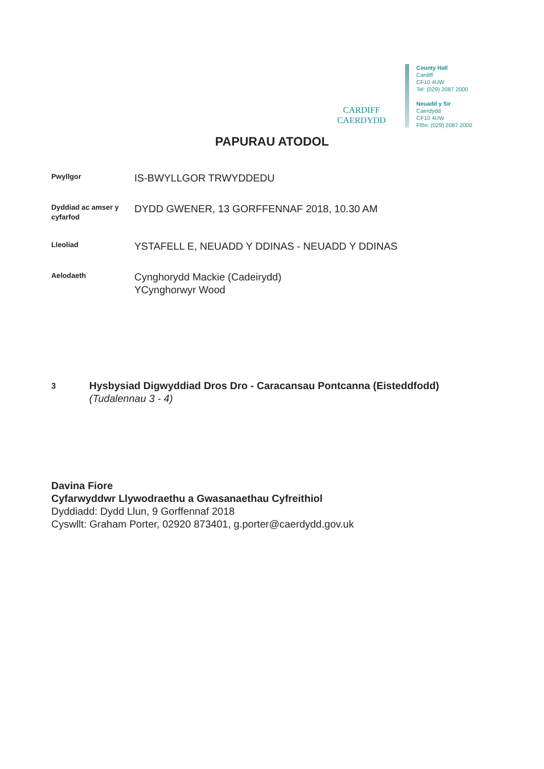CARDIFF
CAERDYDD
County Hall
Cardiff
CF10 4UW
Tel: (029) 2087 2000
Neuadd y Sir
Caerdydd
CF10 4UW
Ffôn: (029) 2087 2000
PAPURAU ATODOL
Pwyllgor
IS-BWYLLGOR TRWYDDEDU
Dyddiad ac amser y cyfarfod
DYDD GWENER, 13 GORFFENNAF 2018, 10.30 AM
Lleoliad
YSTAFELL E, NEUADD Y DDINAS - NEUADD Y DDINAS
Aelodaeth
Cynghorydd Mackie (Cadeirydd)
YCynghorwyr Wood
3
Hysbysiad Digwyddiad Dros Dro - Caracansau Pontcanna (Eisteddfodd)
(Tudalennau 3 - 4)
Davina Fiore
Cyfarwyddwr Llywodraethu a Gwasanaethau Cyfreithiol
Dyddiadd: Dydd Llun, 9 Gorffennaf 2018
Cyswllt: Graham Porter, 02920 873401, g.porter@caerdydd.gov.uk